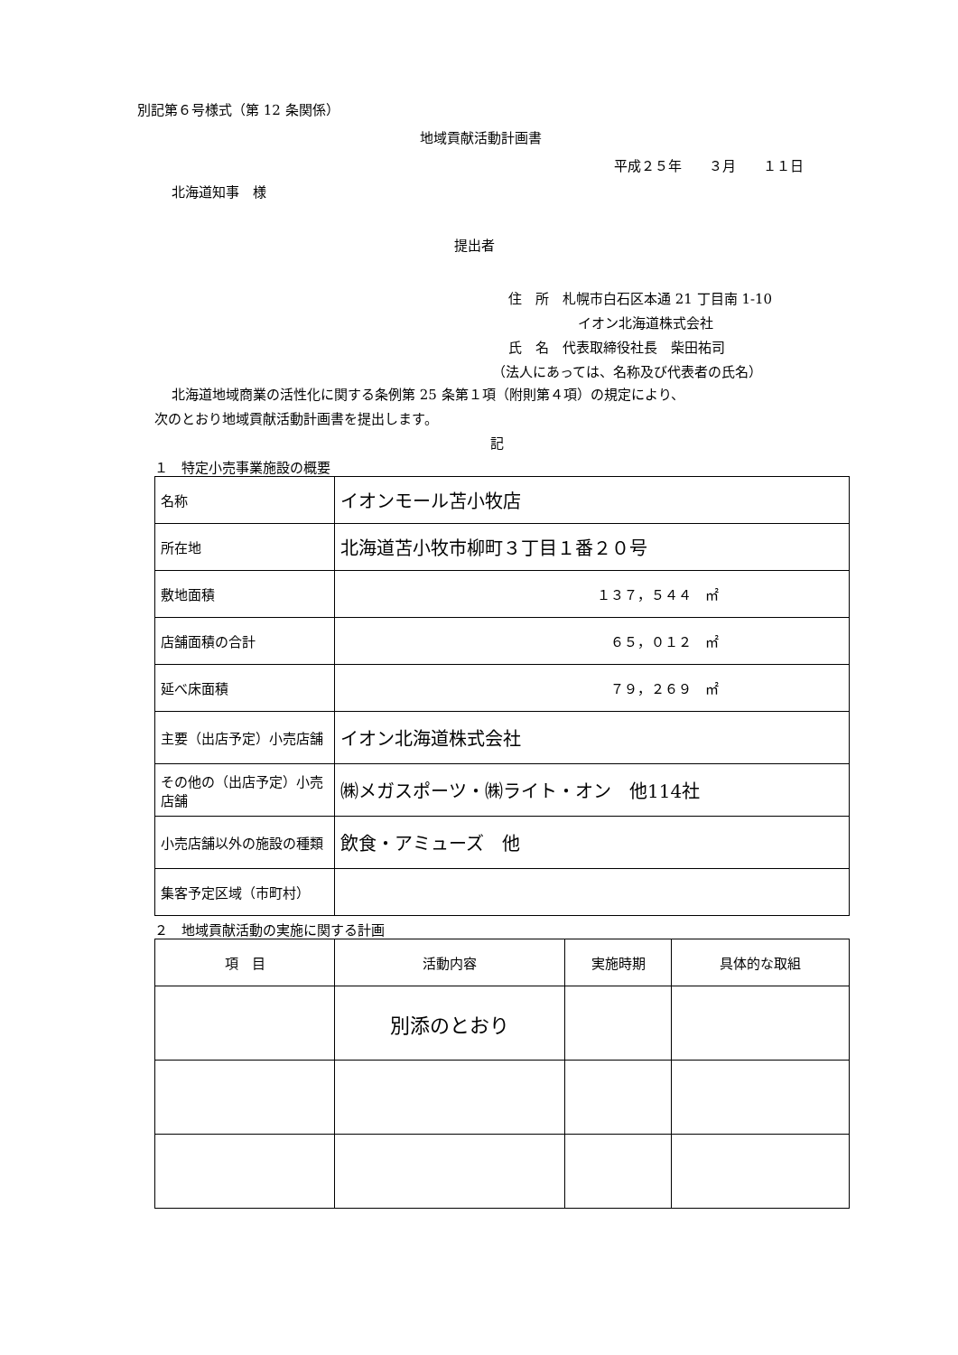別記第６号様式（第 12 条関係）
地域貢献活動計画書
平成２５年　　３月　　１１日
北海道知事　様
提出者
住　所　札幌市白石区本通 21 丁目南 1-10
イオン北海道株式会社
氏　名　代表取締役社長　柴田祐司
（法人にあっては、名称及び代表者の氏名）
北海道地域商業の活性化に関する条例第 25 条第１項（附則第４項）の規定により、
次のとおり地域貢献活動計画書を提出します。
記
１　特定小売事業施設の概要
| 名称 | イオンモール苫小牧店 |
| 所在地 | 北海道苫小牧市柳町３丁目１番２０号 |
| 敷地面積 | １３７，５４４ ㎡ |
| 店舗面積の合計 | ６５，０１２ ㎡ |
| 延べ床面積 | ７９，２６９ ㎡ |
| 主要（出店予定）小売店舗 | イオン北海道株式会社 |
| その他の（出店予定）小売店舗 | ㈱メガスポーツ・㈱ライト・オン 他114社 |
| 小売店舗以外の施設の種類 | 飲食・アミューズ 他 |
| 集客予定区域（市町村） | |
２　地域貢献活動の実施に関する計画
| 項 目 | 活動内容 | 実施時期 | 具体的な取組 |
| | 別添のとおり | | |